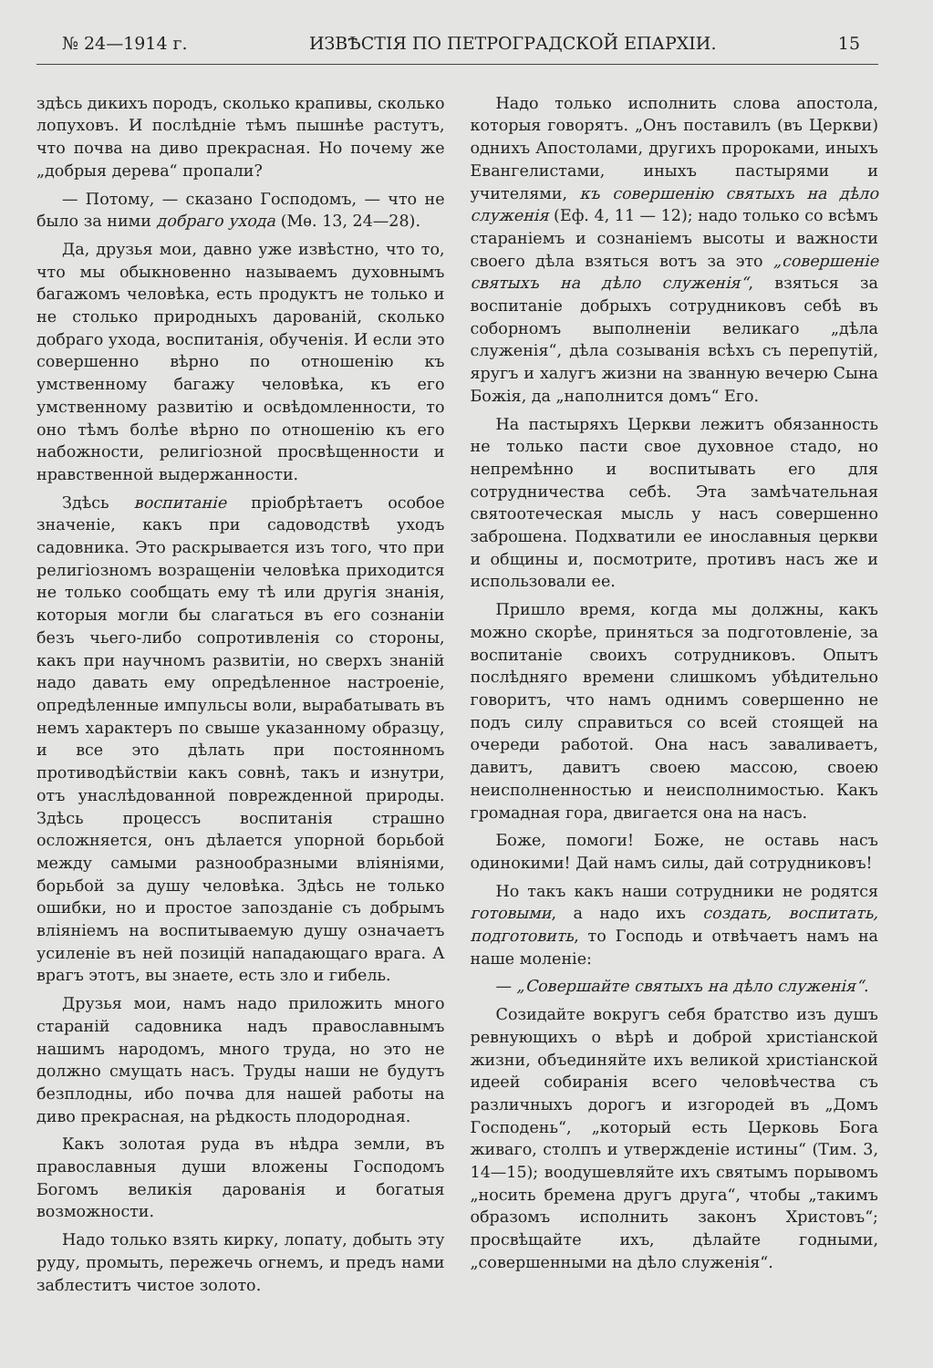№ 24—1914 г. ИЗВѢСТІЯ ПО ПЕТРОГРАДСКОЙ ЕПАРХІИ. 15
здѣсь дикихъ породъ, сколько крапивы, сколько лопуховъ. И послѣдніе тѣмъ пышнѣе растутъ, что почва на диво прекрасная. Но почему же „добрыя дерева“ пропали?
— Потому, — сказано Господомъ, — что не было за ними добраго ухода (Мѳ. 13, 24—28).
Да, друзья мои, давно уже извѣстно, что то, что мы обыкновенно называемъ духовнымъ багажомъ человѣка, есть продуктъ не только и не столько природныхъ дарованій, сколько добраго ухода, воспитанія, обученія. И если это совершенно вѣрно по отношенію къ умственному багажу человѣка, къ его умственному развитію и освѣдомленности, то оно тѣмъ болѣе вѣрно по отношенію къ его набожности, религіозной просвѣщенности и нравственной выдержанности.
Здѣсь воспитаніе пріобрѣтаетъ особое значеніе, какъ при садоводствѣ уходъ садовника. Это раскрывается изъ того, что при религіозномъ возращеніи человѣка приходится не только сообщать ему тѣ или другія знанія, которыя могли бы слагаться въ его сознаніи безъ чьего-либо сопротивленія со стороны, какъ при научномъ развитіи, но сверхъ знаній надо давать ему опредѣленное настроеніе, опредѣленные импульсы воли, вырабатывать въ немъ характеръ по свыше указанному образцу, и все это дѣлать при постоянномъ противодѣйствіи какъ совнѣ, такъ и изнутри, отъ унаслѣдованной поврежденной природы. Здѣсь процессъ воспитанія страшно осложняется, онъ дѣлается упорной борьбой между самыми разнообразными вліяніями, борьбой за душу человѣка. Здѣсь не только ошибки, но и простое запозданіе съ добрымъ вліяніемъ на воспитываемую душу означаетъ усиленіе въ ней позицій нападающаго врага. А врагъ этотъ, вы знаете, есть зло и гибель.
Друзья мои, намъ надо приложить много стараній садовника надъ православнымъ нашимъ народомъ, много труда, но это не должно смущать насъ. Труды наши не будутъ безплодны, ибо почва для нашей работы на диво прекрасная, на рѣдкость плодородная.
Какъ золотая руда въ нѣдра земли, въ православныя души вложены Господомъ Богомъ великія дарованія и богатыя возможности.
Надо только взять кирку, лопату, добыть эту руду, промыть, пережечь огнемъ, и предъ нами заблеститъ чистое золото.
Надо только исполнить слова апостола, которыя говорятъ. „Онъ поставилъ (въ Церкви) однихъ Апостолами, другихъ пророками, иныхъ Евангелистами, иныхъ пастырями и учителями, къ совершенію святыхъ на дѣло служенія (Еф. 4, 11 — 12); надо только со всѣмъ стараніемъ и сознаніемъ высоты и важности своего дѣла взяться вотъ за это „совершеніе святыхъ на дѣло служенія“, взяться за воспитаніе добрыхъ сотрудниковъ себѣ въ соборномъ выполненіи великаго „дѣла служенія“, дѣла созыванія всѣхъ съ перепутій, яругъ и халугъ жизни на званную вечерю Сына Божія, да „наполнится домъ“ Его.
На пастыряхъ Церкви лежитъ обязанность не только пасти свое духовное стадо, но непремѣнно и воспитывать его для сотрудничества себѣ. Эта замѣчательная святоотеческая мысль у насъ совершенно заброшена. Подхватили ее инославныя церкви и общины и, посмотрите, противъ насъ же и использовали ее.
Пришло время, когда мы должны, какъ можно скорѣе, приняться за подготовленіе, за воспитаніе своихъ сотрудниковъ. Опытъ послѣдняго времени слишкомъ убѣдительно говоритъ, что намъ однимъ совершенно не подъ силу справиться со всей стоящей на очереди работой. Она насъ заваливаетъ, давитъ, давитъ своею массою, своею неисполненностью и неисполнимостью. Какъ громадная гора, двигается она на насъ.
Боже, помоги! Боже, не оставь насъ одинокими! Дай намъ силы, дай сотрудниковъ!
Но такъ какъ наши сотрудники не родятся готовыми, а надо ихъ создать, воспитать, подготовить, то Господь и отвѣчаетъ намъ на наше моленіе:
— „Совершайте святыхъ на дѣло служенія“.
Созидайте вокругъ себя братство изъ душъ ревнующихъ о вѣрѣ и доброй христіанской жизни, объединяйте ихъ великой христіанской идеей собиранія всего человѣчества съ различныхъ дорогъ и изгородей въ „Домъ Господень“, „который есть Церковь Бога живаго, столпъ и утвержденіе истины“ (Тим. 3, 14—15); воодушевляйте ихъ святымъ порывомъ „носить бремена другъ друга“, чтобы „такимъ образомъ исполнить законъ Христовъ“; просвѣщайте ихъ, дѣлайте годными, „совершенными на дѣло служенія“.